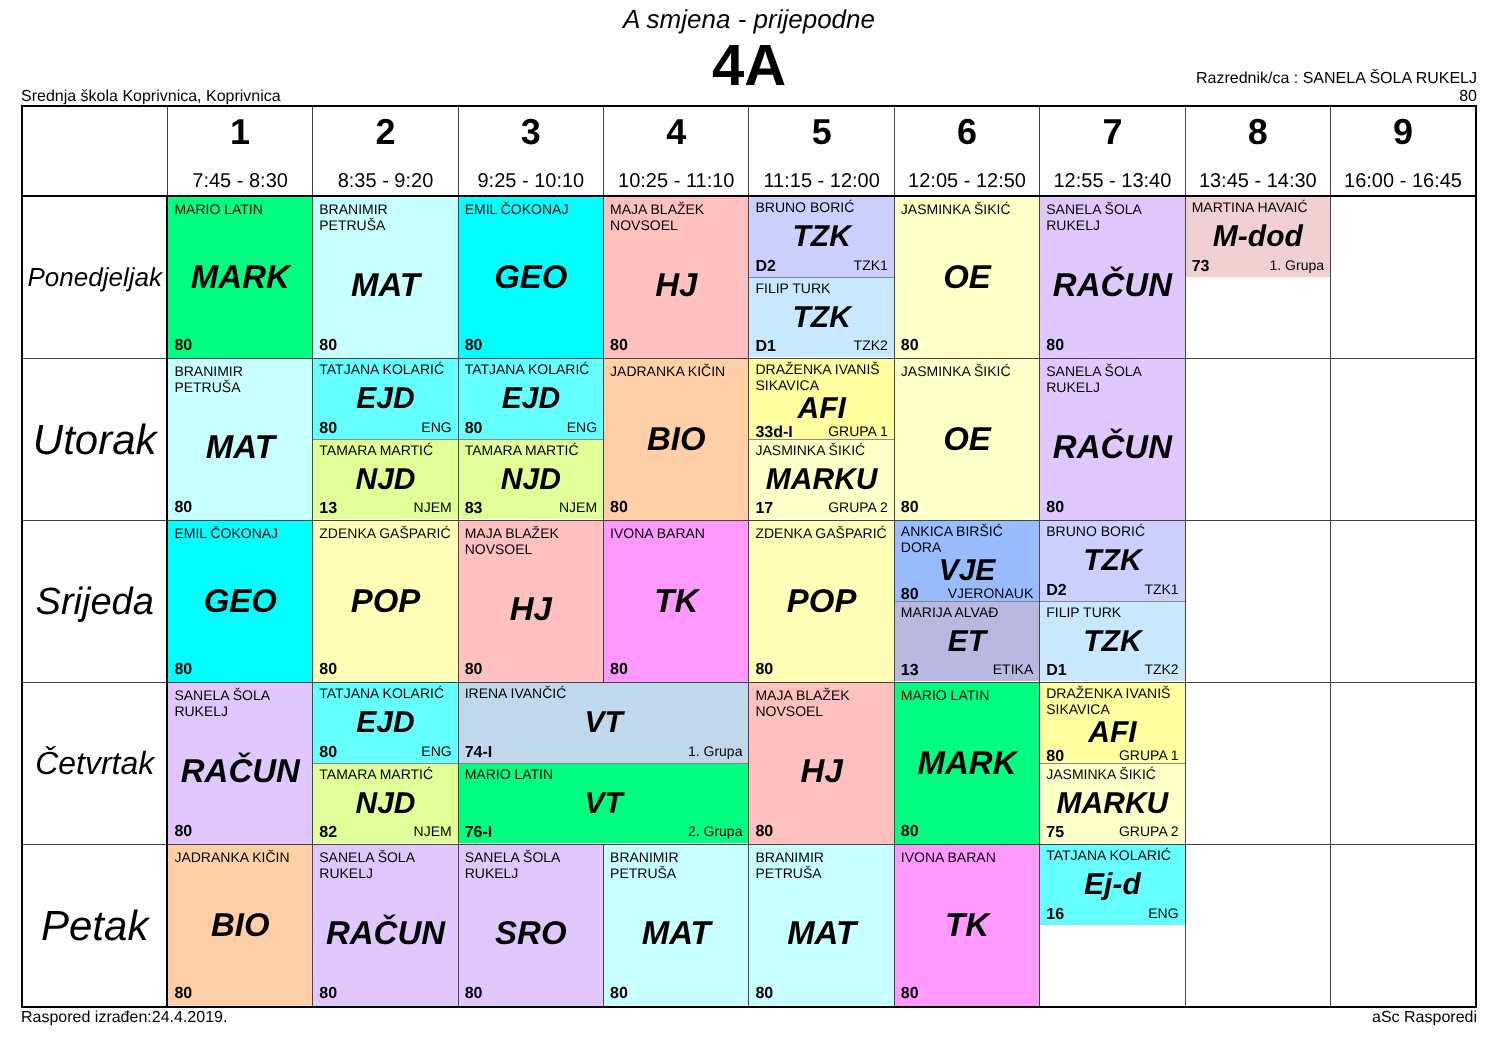A smjena - prijepodne
4A
Srednja škola Koprivnica, Koprivnica
Razrednik/ca : SANELA ŠOLA RUKELJ
80
| | 1 7:45 - 8:30 | 2 8:35 - 9:20 | 3 9:25 - 10:10 | 4 10:25 - 11:10 | 5 11:15 - 12:00 | 6 12:05 - 12:50 | 7 12:55 - 13:40 | 8 13:45 - 14:30 | 9 16:00 - 16:45 |
| --- | --- | --- | --- | --- | --- | --- | --- | --- | --- |
| Ponedjeljak | MARIO LATIN MARK 80 | BRANIMIR PETRUŠA MAT 80 | EMIL ČOKONAJ GEO 80 | MAJA BLAŽEK NOVSOEL HJ 80 | BRUNO BORIĆ TZK D2 TZK1 FILIP TURK TZK D1 TZK2 | JASMINKA ŠIKIĆ OE 80 | SANELA ŠOLA RUKELJ RAČUN 80 | MARTINA HAVAIĆ M-dod 73 1. Grupa | |
| Utorak | BRANIMIR PETRUŠA MAT 80 | TATJANA KOLARIĆ EJD 80 ENG TAMARA MARTIĆ NJD 13 NJEM | TATJANA KOLARIĆ EJD 80 ENG TAMARA MARTIĆ NJD 83 NJEM | JADRANKA KIČIN BIO 80 | DRAŽENKA IVANIŠ SIKAVICA AFI 33d-I GRUPA 1 JASMINKA ŠIKIĆ MARKU 17 GRUPA 2 | JASMINKA ŠIKIĆ OE 80 | SANELA ŠOLA RUKELJ RAČUN 80 | | |
| Srijeda | EMIL ČOKONAJ GEO 80 | ZDENKA GAŠPARIĆ POP 80 | MAJA BLAŽEK NOVSOEL HJ 80 | IVONA BARAN TK 80 | ZDENKA GAŠPARIĆ POP 80 | ANKICA BIRŠIĆ DORA VJE 80 VJERONAUK MARIJA ALVAĐ ET 13 ETIKA | BRUNO BORIĆ TZK D2 TZK1 FILIP TURK TZK D1 TZK2 | | |
| Četvrtak | SANELA ŠOLA RUKELJ RAČUN 80 | TATJANA KOLARIĆ EJD 80 ENG TAMARA MARTIĆ NJD 82 NJEM | IRENA IVANČIĆ VT 74-I 1. Grupa MARIO LATIN VT 76-I 2. Grupa | | MAJA BLAŽEK NOVSOEL HJ 80 | MARIO LATIN MARK 80 | DRAŽENKA IVANIŠ SIKAVICA AFI 80 GRUPA 1 JASMINKA ŠIKIĆ MARKU 75 GRUPA 2 | | |
| Petak | JADRANKA KIČIN BIO 80 | SANELA ŠOLA RUKELJ RAČUN 80 | SANELA ŠOLA RUKELJ SRO 80 | BRANIMIR PETRUŠA MAT 80 | BRANIMIR PETRUŠA MAT 80 | IVONA BARAN TK 80 | TATJANA KOLARIĆ Ej-d 16 ENG | | |
Raspored izrađen:24.4.2019. aSc Rasporedi